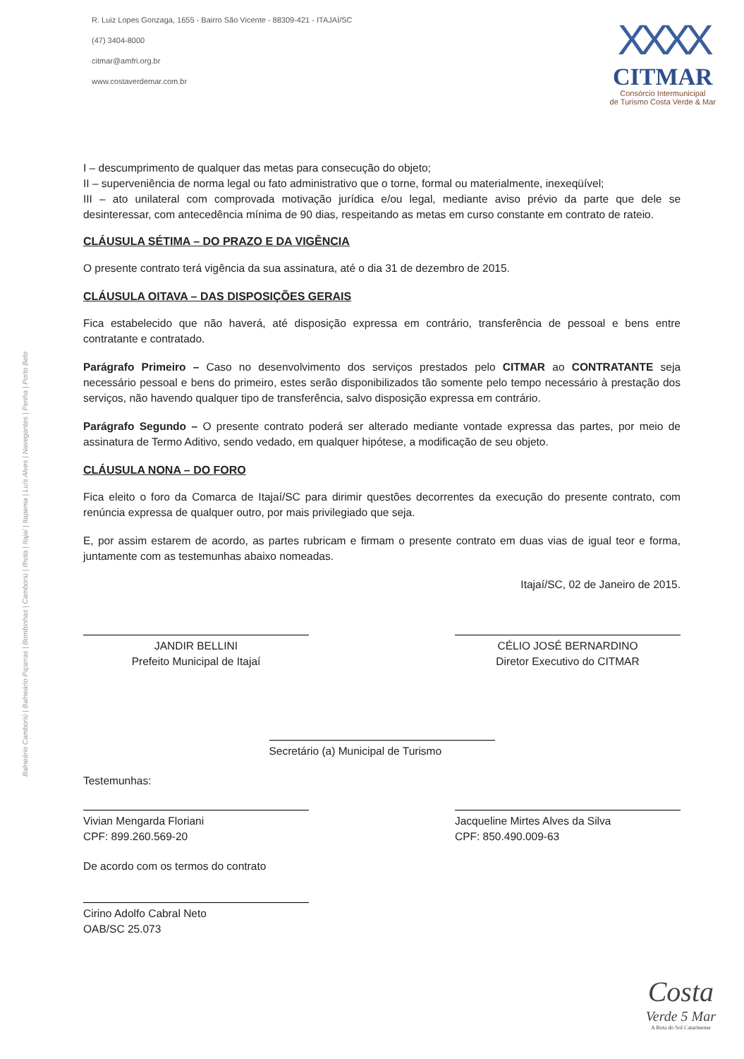R. Luiz Lopes Gonzaga, 1655 - Bairro São Vicente - 88309-421 - ITAJAÍ/SC
(47) 3404-8000
citmar@amfri.org.br
www.costaverdemar.com.br
XXXX
CITMAR
Consórcio Intermunicipal
de Turismo Costa Verde & Mar
Balneário Camboriú | Balneário Piçarras | Bombinhas | Camboriú | Ilhota | Itajaí | Itapema | Luís Alves | Navegantes | Penha | Porto Belo
I – descumprimento de qualquer das metas para consecução do objeto;
II – superveniência de norma legal ou fato administrativo que o torne, formal ou materialmente, inexeqüível;
III – ato unilateral com comprovada motivação jurídica e/ou legal, mediante aviso prévio da parte que dele se desinteressar, com antecedência mínima de 90 dias, respeitando as metas em curso constante em contrato de rateio.
CLÁUSULA SÉTIMA – DO PRAZO E DA VIGÊNCIA
O presente contrato terá vigência da sua assinatura, até o dia 31 de dezembro de 2015.
CLÁUSULA OITAVA – DAS DISPOSIÇÕES GERAIS
Fica estabelecido que não haverá, até disposição expressa em contrário, transferência de pessoal e bens entre contratante e contratado.
Parágrafo Primeiro – Caso no desenvolvimento dos serviços prestados pelo CITMAR ao CONTRATANTE seja necessário pessoal e bens do primeiro, estes serão disponibilizados tão somente pelo tempo necessário à prestação dos serviços, não havendo qualquer tipo de transferência, salvo disposição expressa em contrário.
Parágrafo Segundo – O presente contrato poderá ser alterado mediante vontade expressa das partes, por meio de assinatura de Termo Aditivo, sendo vedado, em qualquer hipótese, a modificação de seu objeto.
CLÁUSULA NONA – DO FORO
Fica eleito o foro da Comarca de Itajaí/SC para dirimir questões decorrentes da execução do presente contrato, com renúncia expressa de qualquer outro, por mais privilegiado que seja.
E, por assim estarem de acordo, as partes rubricam e firmam o presente contrato em duas vias de igual teor e forma, juntamente com as testemunhas abaixo nomeadas.
Itajaí/SC, 02 de Janeiro de 2015.
JANDIR BELLINI
Prefeito Municipal de Itajaí
CÉLIO JOSÉ BERNARDINO
Diretor Executivo do CITMAR
Secretário (a) Municipal de Turismo
Testemunhas:
Vivian Mengarda Floriani
CPF: 899.260.569-20
Jacqueline Mirtes Alves da Silva
CPF: 850.490.009-63
De acordo com os termos do contrato
Cirino Adolfo Cabral Neto
OAB/SC 25.073
Costa
Verde 5 Mar
A Rota do Sol Catarinense